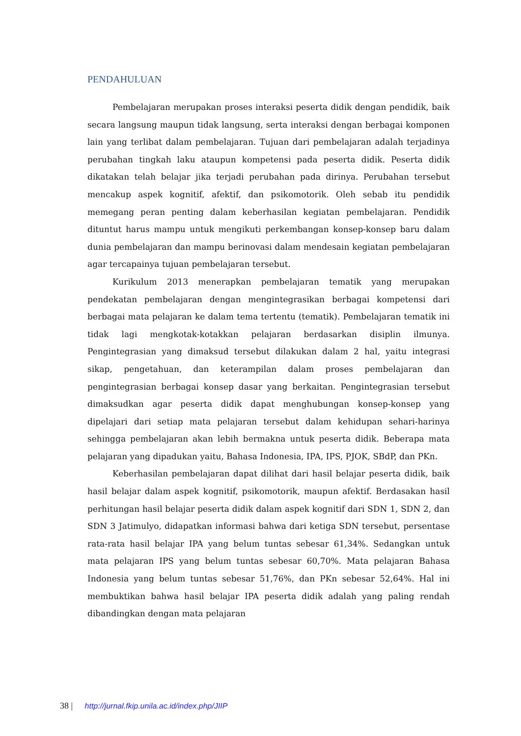PENDAHULUAN
Pembelajaran merupakan proses interaksi peserta didik dengan pendidik, baik secara langsung maupun tidak langsung, serta interaksi dengan berbagai komponen lain yang terlibat dalam pembelajaran. Tujuan dari pembelajaran adalah terjadinya perubahan tingkah laku ataupun kompetensi pada peserta didik. Peserta didik dikatakan telah belajar jika terjadi perubahan pada dirinya. Perubahan tersebut mencakup aspek kognitif, afektif, dan psikomotorik. Oleh sebab itu pendidik memegang peran penting dalam keberhasilan kegiatan pembelajaran. Pendidik dituntut harus mampu untuk mengikuti perkembangan konsep-konsep baru dalam dunia pembelajaran dan mampu berinovasi dalam mendesain kegiatan pembelajaran agar tercapainya tujuan pembelajaran tersebut.
Kurikulum 2013 menerapkan pembelajaran tematik yang merupakan pendekatan pembelajaran dengan mengintegrasikan berbagai kompetensi dari berbagai mata pelajaran ke dalam tema tertentu (tematik). Pembelajaran tematik ini tidak lagi mengkotak-kotakkan pelajaran berdasarkan disiplin ilmunya. Pengintegrasian yang dimaksud tersebut dilakukan dalam 2 hal, yaitu integrasi sikap, pengetahuan, dan keterampilan dalam proses pembelajaran dan pengintegrasian berbagai konsep dasar yang berkaitan. Pengintegrasian tersebut dimaksudkan agar peserta didik dapat menghubungan konsep-konsep yang dipelajari dari setiap mata pelajaran tersebut dalam kehidupan sehari-harinya sehingga pembelajaran akan lebih bermakna untuk peserta didik. Beberapa mata pelajaran yang dipadukan yaitu, Bahasa Indonesia, IPA, IPS, PJOK, SBdP, dan PKn.
Keberhasilan pembelajaran dapat dilihat dari hasil belajar peserta didik, baik hasil belajar dalam aspek kognitif, psikomotorik, maupun afektif. Berdasakan hasil perhitungan hasil belajar peserta didik dalam aspek kognitif dari SDN 1, SDN 2, dan SDN 3 Jatimulyo, didapatkan informasi bahwa dari ketiga SDN tersebut, persentase rata-rata hasil belajar IPA yang belum tuntas sebesar 61,34%. Sedangkan untuk mata pelajaran IPS yang belum tuntas sebesar 60,70%. Mata pelajaran Bahasa Indonesia yang belum tuntas sebesar 51,76%, dan PKn sebesar 52,64%. Hal ini membuktikan bahwa hasil belajar IPA peserta didik adalah yang paling rendah dibandingkan dengan mata pelajaran
38 | http://jurnal.fkip.unila.ac.id/index.php/JIIP